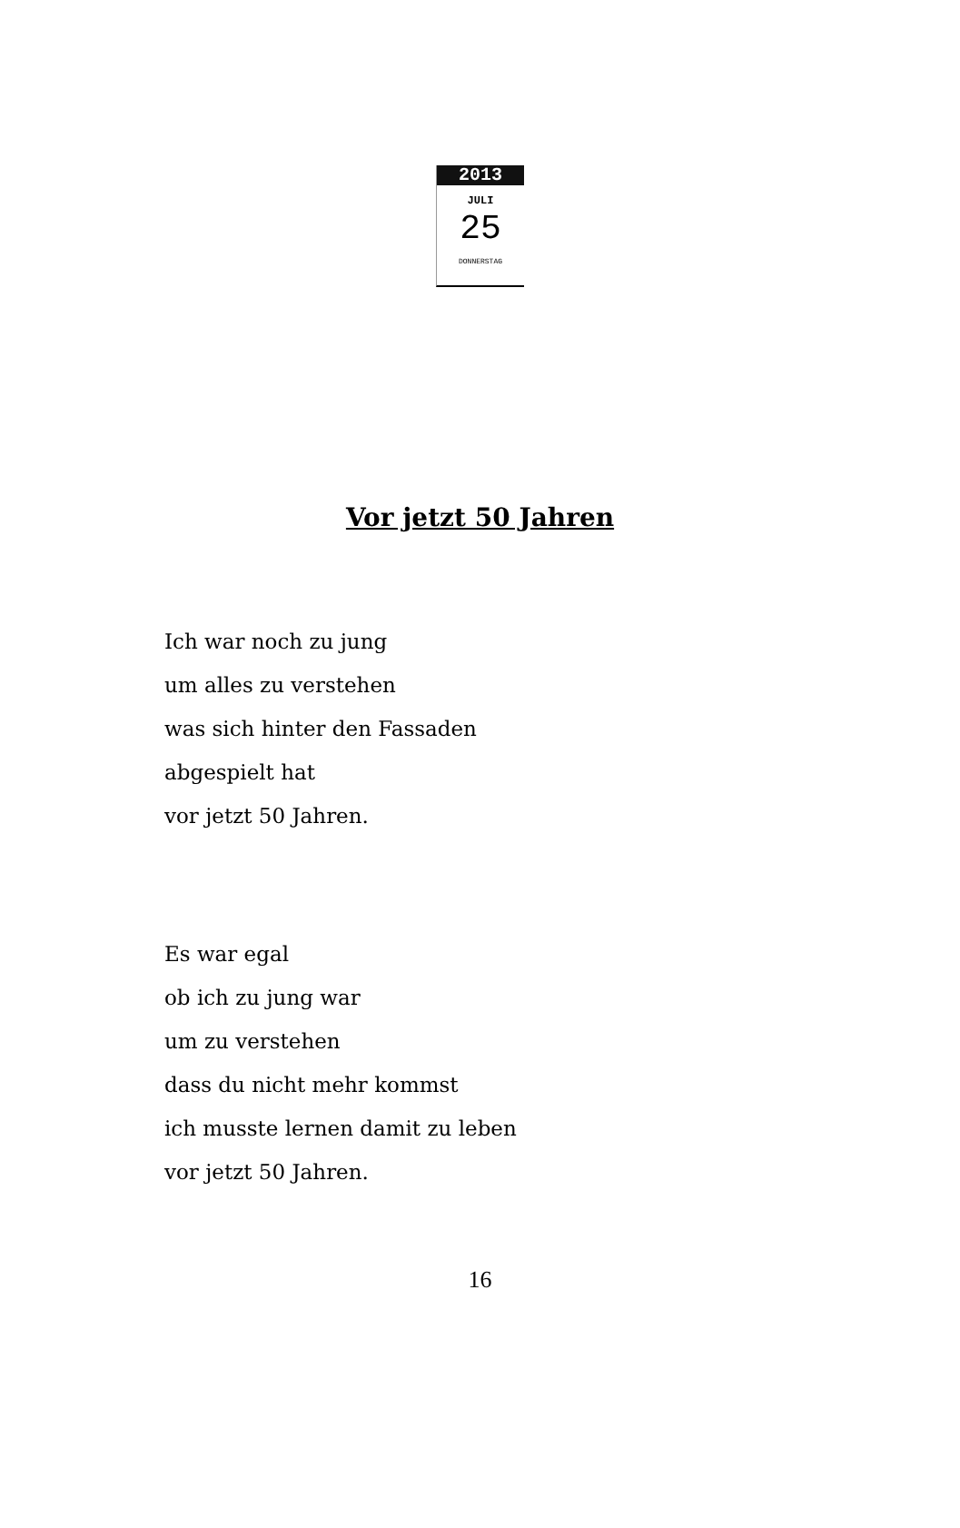2013
JULI
25
DONNERSTAG
Vor jetzt 50 Jahren
Ich war noch zu jung
um alles zu verstehen
was sich hinter den Fassaden
abgespielt hat
vor jetzt 50 Jahren.
Es war egal
ob ich zu jung war
um zu verstehen
dass du nicht mehr kommst
ich musste lernen damit zu leben
vor jetzt 50 Jahren.
16